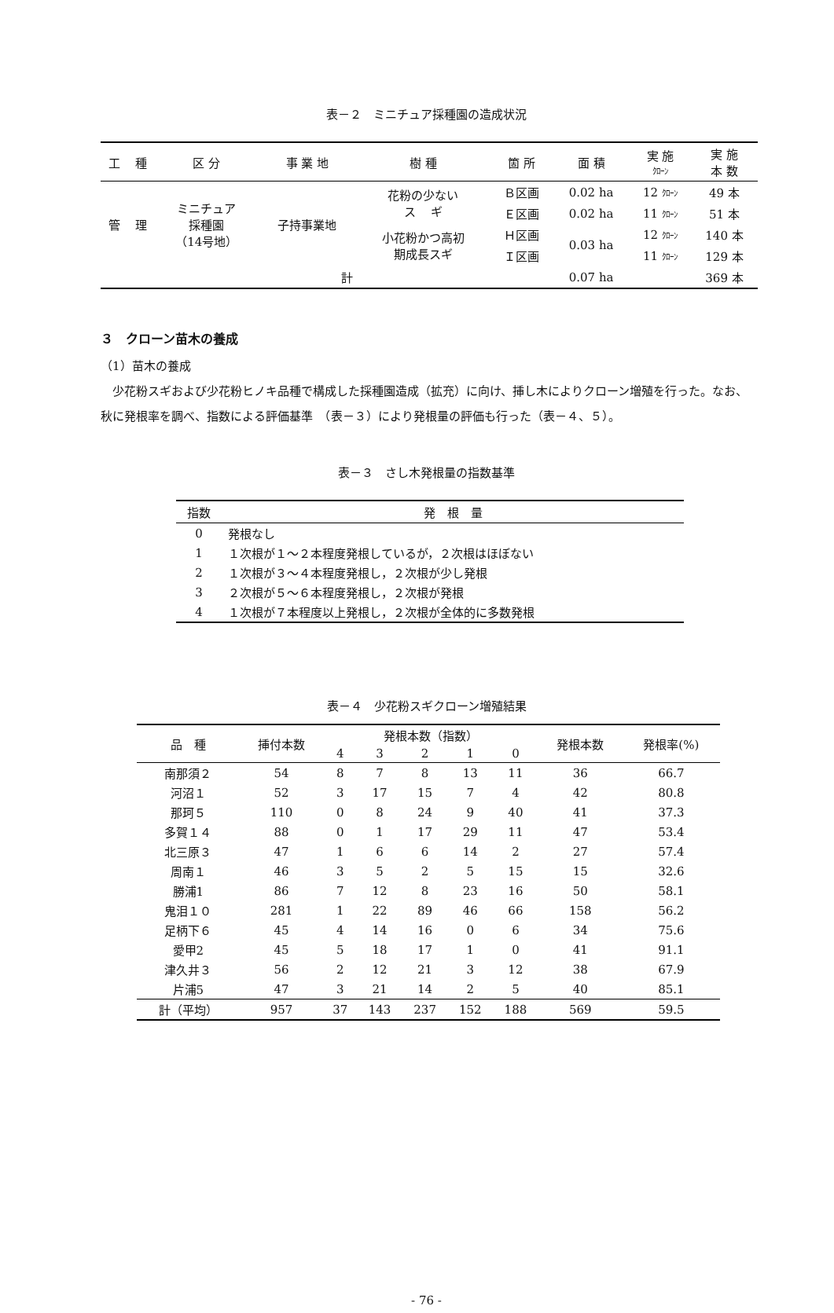表－２　ミニチュア採種園の造成状況
| 工 | 種 | 区 分 | 事 業 地 | 樹 種 | 箇 所 | 面 積 | 実 施 ｸﾛｰﾝ | 実 施 本 数 |
| --- | --- | --- | --- | --- | --- | --- | --- | --- |
| 管 | 理 | ミニチュア 採種園 （14号地） | 子持事業地 | 花粉の少ない ス ギ | Ｂ区画 | 0.02 ha | 12 ｸﾛｰﾝ | 49 本 |
| | | | | | Ｅ区画 | 0.02 ha | 11 ｸﾛｰﾝ | 51 本 |
| | | | | 小花粉かつ高初 期成長スギ | Ｈ区画 | 0.03 ha | 12 ｸﾛｰﾝ | 140 本 |
| | | | | | Ｉ区画 | | 11 ｸﾛｰﾝ | 129 本 |
| 計 | | | | | | 0.07 ha | | 369 本 |
３　クローン苗木の養成
（1）苗木の養成
　少花粉スギおよび少花粉ヒノキ品種で構成した採種園造成（拡充）に向け、挿し木によりクローン増殖を行った。なお、秋に発根率を調べ、指数による評価基準　（表－３）により発根量の評価も行った（表－４、５）。
表－３　さし木発根量の指数基準
| 指数 | 発 根 量 |
| --- | --- |
| 0 | 発根なし |
| 1 | １次根が１～２本程度発根しているが，２次根はほぼない |
| 2 | １次根が３～４本程度発根し，２次根が少し発根 |
| 3 | ２次根が５～６本程度発根し，２次根が発根 |
| 4 | １次根が７本程度以上発根し，２次根が全体的に多数発根 |
表－４　少花粉スギクローン増殖結果
| 品 種 | 挿付本数 | 発根本数（指数） | | | | | 発根本数 | 発根率(%) |
| | | 4 | 3 | 2 | 1 | 0 | | |
| 南那須２ | 54 | 8 | 7 | 8 | 13 | 11 | 36 | 66.7 |
| 河沼１ | 52 | 3 | 17 | 15 | 7 | 4 | 42 | 80.8 |
| 那珂５ | 110 | 0 | 8 | 24 | 9 | 40 | 41 | 37.3 |
| 多賀１４ | 88 | 0 | 1 | 17 | 29 | 11 | 47 | 53.4 |
| 北三原３ | 47 | 1 | 6 | 6 | 14 | 2 | 27 | 57.4 |
| 周南１ | 46 | 3 | 5 | 2 | 5 | 15 | 15 | 32.6 |
| 勝浦1 | 86 | 7 | 12 | 8 | 23 | 16 | 50 | 58.1 |
| 鬼泪１０ | 281 | 1 | 22 | 89 | 46 | 66 | 158 | 56.2 |
| 足柄下６ | 45 | 4 | 14 | 16 | 0 | 6 | 34 | 75.6 |
| 愛甲2 | 45 | 5 | 18 | 17 | 1 | 0 | 41 | 91.1 |
| 津久井３ | 56 | 2 | 12 | 21 | 3 | 12 | 38 | 67.9 |
| 片浦5 | 47 | 3 | 21 | 14 | 2 | 5 | 40 | 85.1 |
| 計（平均） | 957 | 37 | 143 | 237 | 152 | 188 | 569 | 59.5 |
- 76 -